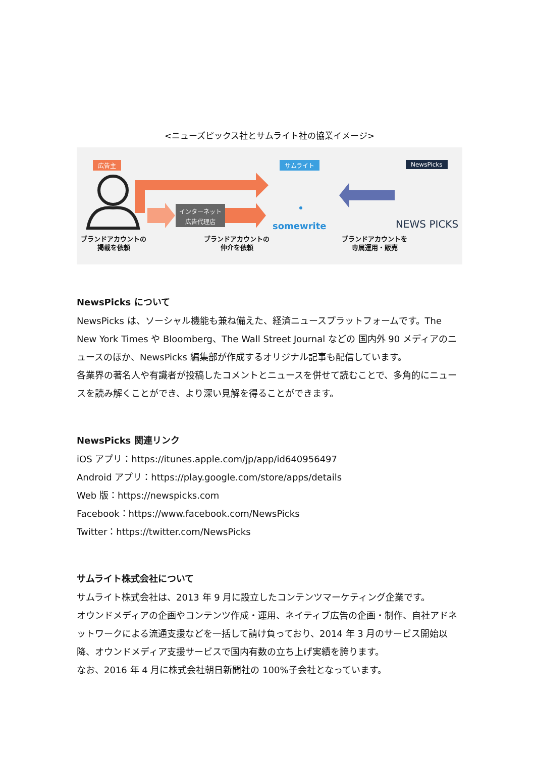<ニューズピックス社とサムライト社の協業イメージ>
広告主 サムライト NewsPicks
インターネット
広告代理店
somewrite NEWS PICKS
ブランドアカウントの
掲載を依頼
ブランドアカウントの
仲介を依頼
ブランドアカウントを
専属運用・販売
NewsPicks について
NewsPicks は、ソーシャル機能も兼ね備えた、経済ニュースプラットフォームです。The New York Times や Bloomberg、The Wall Street Journal などの 国内外 90 メディアのニュースのほか、NewsPicks 編集部が作成するオリジナル記事も配信しています。
各業界の著名人や有識者が投稿したコメントとニュースを併せて読むことで、多角的にニュースを読み解くことができ、より深い見解を得ることができます。
NewsPicks 関連リンク
iOS アプリ：https://itunes.apple.com/jp/app/id640956497
Android アプリ：https://play.google.com/store/apps/details
Web 版：https://newspicks.com
Facebook：https://www.facebook.com/NewsPicks
Twitter：https://twitter.com/NewsPicks
サムライト株式会社について
サムライト株式会社は、2013 年 9 月に設立したコンテンツマーケティング企業です。
オウンドメディアの企画やコンテンツ作成・運用、ネイティブ広告の企画・制作、自社アドネットワークによる流通支援などを一括して請け負っており、2014 年 3 月のサービス開始以降、オウンドメディア支援サービスで国内有数の立ち上げ実績を誇ります。
なお、2016 年 4 月に株式会社朝日新聞社の 100%子会社となっています。